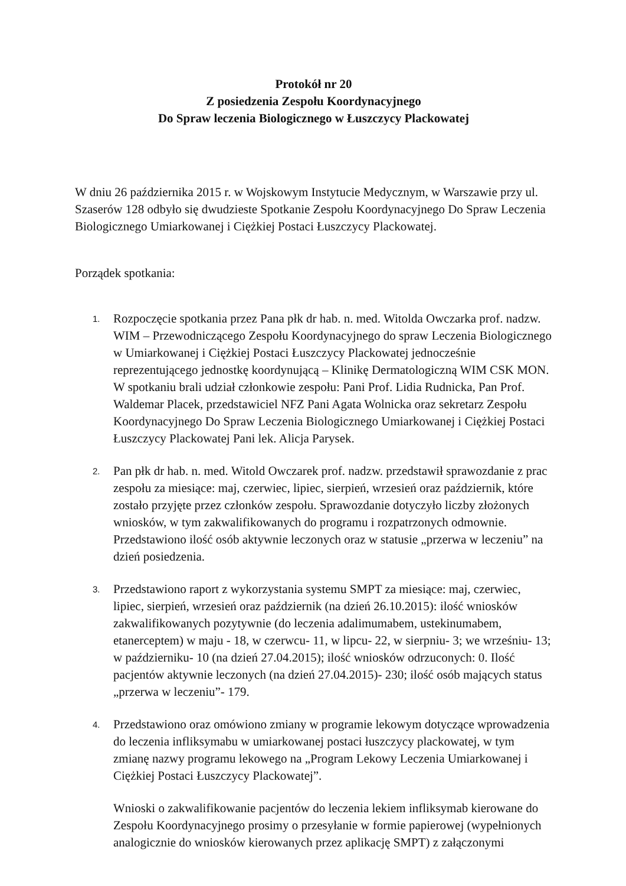Protokół nr 20
Z posiedzenia Zespołu Koordynacyjnego
Do Spraw leczenia Biologicznego w Łuszczycy Plackowatej
W dniu 26 października 2015 r. w Wojskowym Instytucie Medycznym, w Warszawie przy ul. Szaserów 128 odbyło się dwudzieste Spotkanie Zespołu Koordynacyjnego Do Spraw Leczenia Biologicznego Umiarkowanej i Ciężkiej Postaci Łuszczycy Plackowatej.
Porządek spotkania:
1.
Rozpoczęcie spotkania przez Pana płk dr hab. n. med. Witolda Owczarka prof. nadzw. WIM – Przewodniczącego Zespołu Koordynacyjnego do spraw Leczenia Biologicznego w Umiarkowanej i Ciężkiej Postaci Łuszczycy Plackowatej jednocześnie reprezentującego jednostkę koordynującą – Klinikę Dermatologiczną WIM CSK MON. W spotkaniu brali udział członkowie zespołu: Pani Prof. Lidia Rudnicka, Pan Prof. Waldemar Placek, przedstawiciel NFZ Pani Agata Wolnicka oraz sekretarz Zespołu Koordynacyjnego Do Spraw Leczenia Biologicznego Umiarkowanej i Ciężkiej Postaci Łuszczycy Plackowatej Pani lek. Alicja Parysek.
2.
Pan płk dr hab. n. med. Witold Owczarek prof. nadzw. przedstawił sprawozdanie z prac zespołu za miesiące: maj, czerwiec, lipiec, sierpień, wrzesień oraz październik, które zostało przyjęte przez członków zespołu. Sprawozdanie dotyczyło liczby złożonych wniosków, w tym zakwalifikowanych do programu i rozpatrzonych odmownie. Przedstawiono ilość osób aktywnie leczonych oraz w statusie „przerwa w leczeniu” na dzień posiedzenia.
3.
Przedstawiono raport z wykorzystania systemu SMPT za miesiące: maj, czerwiec, lipiec, sierpień, wrzesień oraz październik (na dzień 26.10.2015): ilość wniosków zakwalifikowanych pozytywnie (do leczenia adalimumabem, ustekinumabem, etanerceptem) w maju - 18, w czerwcu- 11, w lipcu- 22, w sierpniu- 3; we wrześniu- 13; w październiku- 10 (na dzień 27.04.2015); ilość wniosków odrzuconych: 0. Ilość pacjentów aktywnie leczonych (na dzień 27.04.2015)- 230; ilość osób mających status „przerwa w leczeniu”- 179.
4.
Przedstawiono oraz omówiono zmiany w programie lekowym dotyczące wprowadzenia do leczenia infliksymabu w umiarkowanej postaci łuszczycy plackowatej, w tym zmianę nazwy programu lekowego na „Program Lekowy Leczenia Umiarkowanej i Ciężkiej Postaci Łuszczycy Plackowatej”.
Wnioski o zakwalifikowanie pacjentów do leczenia lekiem infliksymab kierowane do Zespołu Koordynacyjnego prosimy o przesyłanie w formie papierowej (wypełnionych analogicznie do wniosków kierowanych przez aplikację SMPT) z załączonymi